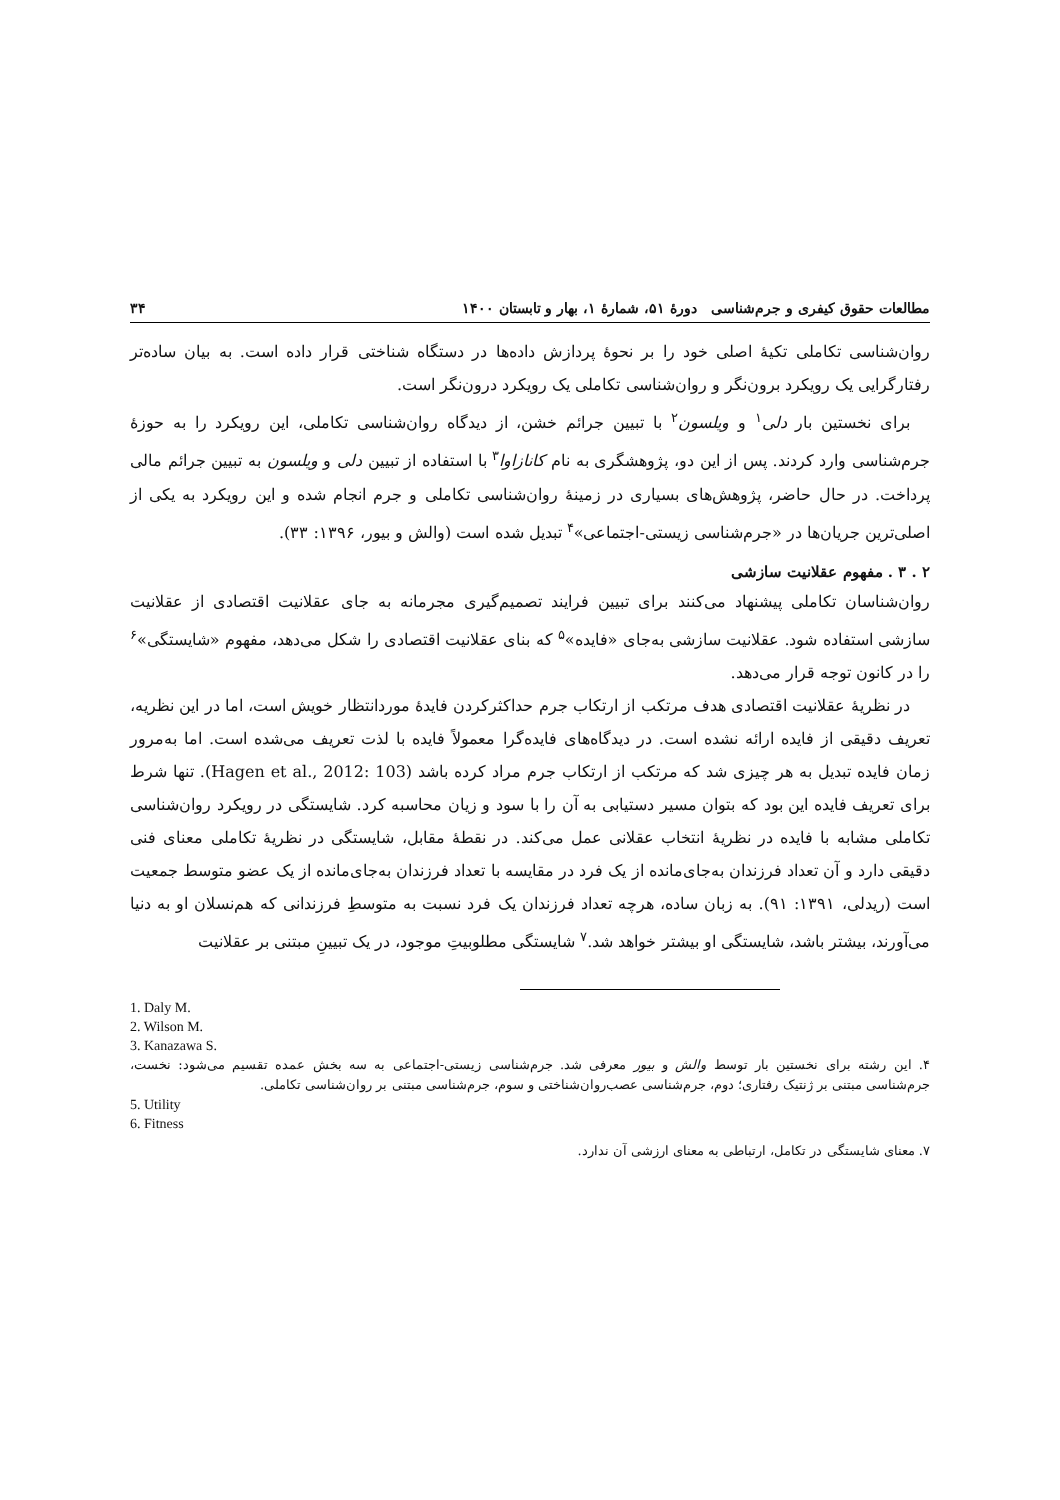مطالعات حقوق کیفری و جرم‌شناسی دورهٔ ۵۱، شمارهٔ ۱، بهار و تابستان ۱۴۰۰ ۳۴
روان‌شناسی تکاملی تکیهٔ اصلی خود را بر نحوهٔ پردازش داده‌ها در دستگاه شناختی قرار داده است. به بیان ساده‌تر رفتارگرایی یک رویکرد برون‌نگر و روان‌شناسی تکاملی یک رویکرد درون‌نگر است.
برای نخستین بار دلی<sup>۱</sup> و ویلسون<sup>۲</sup> با تبیین جرائم خشن، از دیدگاه روان‌شناسی تکاملی، این رویکرد را به حوزهٔ جرم‌شناسی وارد کردند. پس از این دو، پژوهشگری به نام کانازاوا<sup>۳</sup> با استفاده از تبیین دلی و ویلسون به تبیین جرائم مالی پرداخت. در حال حاضر، پژوهش‌های بسیاری در زمینهٔ روان‌شناسی تکاملی و جرم انجام شده و این رویکرد به یکی از اصلی‌ترین جریان‌ها در «جرم‌شناسی زیستی-اجتماعی»<sup>۴</sup> تبدیل شده است (والش و بیور، ۱۳۹۶: ۳۳).
۲ . ۳ . مفهوم عقلانیت سازشی
روان‌شناسان تکاملی پیشنهاد می‌کنند برای تبیین فرایند تصمیم‌گیری مجرمانه به جای عقلانیت اقتصادی از عقلانیت سازشی استفاده شود. عقلانیت سازشی به‌جای «فایده»<sup>۵</sup> که بنای عقلانیت اقتصادی را شکل می‌دهد، مفهوم «شایستگی»<sup>۶</sup> را در کانون توجه قرار می‌دهد.
در نظریهٔ عقلانیت اقتصادی هدف مرتکب از ارتکاب جرم حداکثرکردن فایدهٔ موردانتظار خویش است، اما در این نظریه، تعریف دقیقی از فایده ارائه نشده است. در دیدگاه‌های فایده‌گرا معمولاً فایده با لذت تعریف می‌شده است. اما به‌مرور زمان فایده تبدیل به هر چیزی شد که مرتکب از ارتکاب جرم مراد کرده باشد (Hagen et al., 2012: 103). تنها شرط برای تعریف فایده این بود که بتوان مسیر دستیابی به آن را با سود و زیان محاسبه کرد. شایستگی در رویکرد روان‌شناسی تکاملی مشابه با فایده در نظریهٔ انتخاب عقلانی عمل می‌کند. در نقطهٔ مقابل، شایستگی در نظریهٔ تکاملی معنای فنی دقیقی دارد و آن تعداد فرزندان به‌جای‌مانده از یک فرد در مقایسه با تعداد فرزندان به‌جای‌مانده از یک عضو متوسط جمعیت است (ریدلی، ۱۳۹۱: ۹۱). به زبان ساده، هرچه تعداد فرزندان یک فرد نسبت به متوسطِ فرزندانی که هم‌نسلان او به دنیا می‌آورند، بیشتر باشد، شایستگی او بیشتر خواهد شد.<sup>۷</sup> شایستگی مطلوبیتِ موجود، در یک تبیینِ مبتنی بر عقلانیت
1. Daly M.
2. Wilson M.
3. Kanazawa S.
۴. این رشته برای نخستین بار توسط والش و بیور معرفی شد. جرم‌شناسی زیستی-اجتماعی به سه بخش عمده تقسیم می‌شود: نخست، جرم‌شناسی مبتنی بر ژنتیک رفتاری؛ دوم، جرم‌شناسی عصب‌روان‌شناختی و سوم، جرم‌شناسی مبتنی بر روان‌شناسی تکاملی.
5. Utility
6. Fitness
۷. معنای شایستگی در تکامل، ارتباطی به معنای ارزشی آن ندارد.